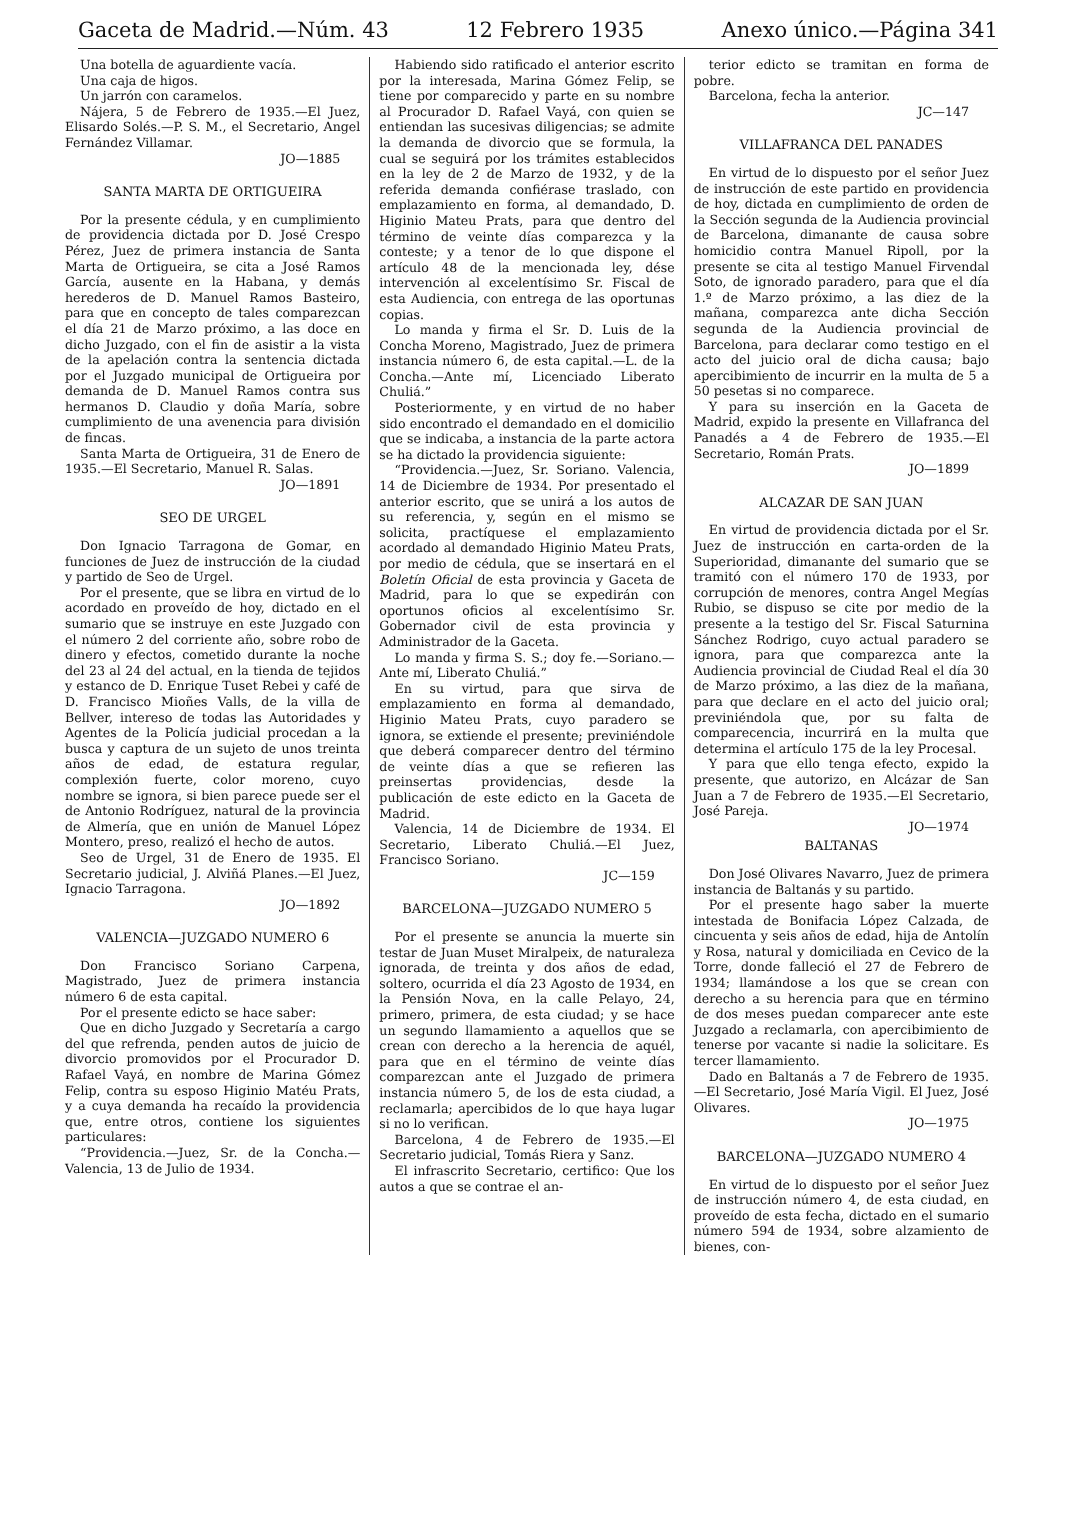Gaceta de Madrid.—Núm. 43 12 Febrero 1935 Anexo único.—Página 341
Una botella de aguardiente vacía.
Una caja de higos.
Un jarrón con caramelos.
Nájera, 5 de Febrero de 1935.—El Juez, Elisardo Solés.—P. S. M., el Secretario, Angel Fernández Villamar.
JO—1885
SANTA MARTA DE ORTIGUEIRA
Por la presente cédula, y en cumplimiento de providencia dictada por D. José Crespo Pérez, Juez de primera instancia de Santa Marta de Ortigueira, se cita a José Ramos García, ausente en la Habana, y demás herederos de D. Manuel Ramos Basteiro, para que en concepto de tales comparezcan el día 21 de Marzo próximo, a las doce en dicho Juzgado, con el fin de asistir a la vista de la apelación contra la sentencia dictada por el Juzgado municipal de Ortigueira por demanda de D. Manuel Ramos contra sus hermanos D. Claudio y doña María, sobre cumplimiento de una avenencia para división de fincas.
Santa Marta de Ortigueira, 31 de Enero de 1935.—El Secretario, Manuel R. Salas.
JO—1891
SEO DE URGEL
Don Ignacio Tarragona de Gomar, en funciones de Juez de instrucción de la ciudad y partido de Seo de Urgel.
Por el presente, que se libra en virtud de lo acordado en proveído de hoy, dictado en el sumario que se instruye en este Juzgado con el número 2 del corriente año, sobre robo de dinero y efectos, cometido durante la noche del 23 al 24 del actual, en la tienda de tejidos y estanco de D. Enrique Tuset Rebei y café de D. Francisco Mioñes Valls, de la villa de Bellver, intereso de todas las Autoridades y Agentes de la Policía judicial procedan a la busca y captura de un sujeto de unos treinta años de edad, de estatura regular, complexión fuerte, color moreno, cuyo nombre se ignora, si bien parece puede ser el de Antonio Rodríguez, natural de la provincia de Almería, que en unión de Manuel López Montero, preso, realizó el hecho de autos.
Seo de Urgel, 31 de Enero de 1935. El Secretario judicial, J. Alviñá Planes.—El Juez, Ignacio Tarragona.
JO—1892
VALENCIA—JUZGADO NUMERO 6
Don Francisco Soriano Carpena, Magistrado, Juez de primera instancia número 6 de esta capital.
Por el presente edicto se hace saber:
Que en dicho Juzgado y Secretaría a cargo del que refrenda, penden autos de juicio de divorcio promovidos por el Procurador D. Rafael Vayá, en nombre de Marina Gómez Felip, contra su esposo Higinio Matéu Prats, y a cuya demanda ha recaído la providencia que, entre otros, contiene los siguientes particulares:
“Providencia.—Juez, Sr. de la Concha.—Valencia, 13 de Julio de 1934.
Habiendo sido ratificado el anterior escrito por la interesada, Marina Gómez Felip, se tiene por comparecido y parte en su nombre al Procurador D. Rafael Vayá, con quien se entiendan las sucesivas diligencias; se admite la demanda de divorcio que se formula, la cual se seguirá por los trámites establecidos en la ley de 2 de Marzo de 1932, y de la referida demanda confiérase traslado, con emplazamiento en forma, al demandado, D. Higinio Mateu Prats, para que dentro del término de veinte días comparezca y la conteste; y a tenor de lo que dispone el artículo 48 de la mencionada ley, dése intervención al excelentísimo Sr. Fiscal de esta Audiencia, con entrega de las oportunas copias.
Lo manda y firma el Sr. D. Luis de la Concha Moreno, Magistrado, Juez de primera instancia número 6, de esta capital.—L. de la Concha.—Ante mí, Licenciado Liberato Chuliá.”
Posteriormente, y en virtud de no haber sido encontrado el demandado en el domicilio que se indicaba, a instancia de la parte actora se ha dictado la providencia siguiente:
“Providencia.—Juez, Sr. Soriano. Valencia, 14 de Diciembre de 1934. Por presentado el anterior escrito, que se unirá a los autos de su referencia, y, según en el mismo se solicita, practíquese el emplazamiento acordado al demandado Higinio Mateu Prats, por medio de cédula, que se insertará en el Boletín Oficial de esta provincia y Gaceta de Madrid, para lo que se expedirán con oportunos oficios al excelentísimo Sr. Gobernador civil de esta provincia y Administrador de la Gaceta.
Lo manda y firma S. S.; doy fe.—Soriano.—Ante mí, Liberato Chuliá.”
En su virtud, para que sirva de emplazamiento en forma al demandado, Higinio Mateu Prats, cuyo paradero se ignora, se extiende el presente; previniéndole que deberá comparecer dentro del término de veinte días a que se refieren las preinsertas providencias, desde la publicación de este edicto en la Gaceta de Madrid.
Valencia, 14 de Diciembre de 1934. El Secretario, Liberato Chuliá.—El Juez, Francisco Soriano.
JC—159
BARCELONA—JUZGADO NUMERO 5
Por el presente se anuncia la muerte sin testar de Juan Muset Miralpeix, de naturaleza ignorada, de treinta y dos años de edad, soltero, ocurrida el día 23 Agosto de 1934, en la Pensión Nova, en la calle Pelayo, 24, primero, primera, de esta ciudad; y se hace un segundo llamamiento a aquellos que se crean con derecho a la herencia de aquél, para que en el término de veinte días comparezcan ante el Juzgado de primera instancia número 5, de los de esta ciudad, a reclamarla; apercibidos de lo que haya lugar si no lo verifican.
Barcelona, 4 de Febrero de 1935.—El Secretario judicial, Tomás Riera y Sanz.
El infrascrito Secretario, certifico: Que los autos a que se contrae el an-
terior edicto se tramitan en forma de pobre.
Barcelona, fecha la anterior.
JC—147
VILLAFRANCA DEL PANADES
En virtud de lo dispuesto por el señor Juez de instrucción de este partido en providencia de hoy, dictada en cumplimiento de orden de la Sección segunda de la Audiencia provincial de Barcelona, dimanante de causa sobre homicidio contra Manuel Ripoll, por la presente se cita al testigo Manuel Firvendal Soto, de ignorado paradero, para que el día 1.º de Marzo próximo, a las diez de la mañana, comparezca ante dicha Sección segunda de la Audiencia provincial de Barcelona, para declarar como testigo en el acto del juicio oral de dicha causa; bajo apercibimiento de incurrir en la multa de 5 a 50 pesetas si no comparece.
Y para su inserción en la Gaceta de Madrid, expido la presente en Villafranca del Panadés a 4 de Febrero de 1935.—El Secretario, Román Prats.
JO—1899
ALCAZAR DE SAN JUAN
En virtud de providencia dictada por el Sr. Juez de instrucción en carta-orden de la Superioridad, dimanante del sumario que se tramitó con el número 170 de 1933, por corrupción de menores, contra Angel Megías Rubio, se dispuso se cite por medio de la presente a la testigo del Sr. Fiscal Saturnina Sánchez Rodrigo, cuyo actual paradero se ignora, para que comparezca ante la Audiencia provincial de Ciudad Real el día 30 de Marzo próximo, a las diez de la mañana, para que declare en el acto del juicio oral; previniéndola que, por su falta de comparecencia, incurrirá en la multa que determina el artículo 175 de la ley Procesal.
Y para que ello tenga efecto, expido la presente, que autorizo, en Alcázar de San Juan a 7 de Febrero de 1935.—El Secretario, José Pareja.
JO—1974
BALTANAS
Don José Olivares Navarro, Juez de primera instancia de Baltanás y su partido.
Por el presente hago saber la muerte intestada de Bonifacia López Calzada, de cincuenta y seis años de edad, hija de Antolín y Rosa, natural y domiciliada en Cevico de la Torre, donde falleció el 27 de Febrero de 1934; llamándose a los que se crean con derecho a su herencia para que en término de dos meses puedan comparecer ante este Juzgado a reclamarla, con apercibimiento de tenerse por vacante si nadie la solicitare. Es tercer llamamiento.
Dado en Baltanás a 7 de Febrero de 1935.—El Secretario, José María Vigil. El Juez, José Olivares.
JO—1975
BARCELONA—JUZGADO NUMERO 4
En virtud de lo dispuesto por el señor Juez de instrucción número 4, de esta ciudad, en proveído de esta fecha, dictado en el sumario número 594 de 1934, sobre alzamiento de bienes, con-